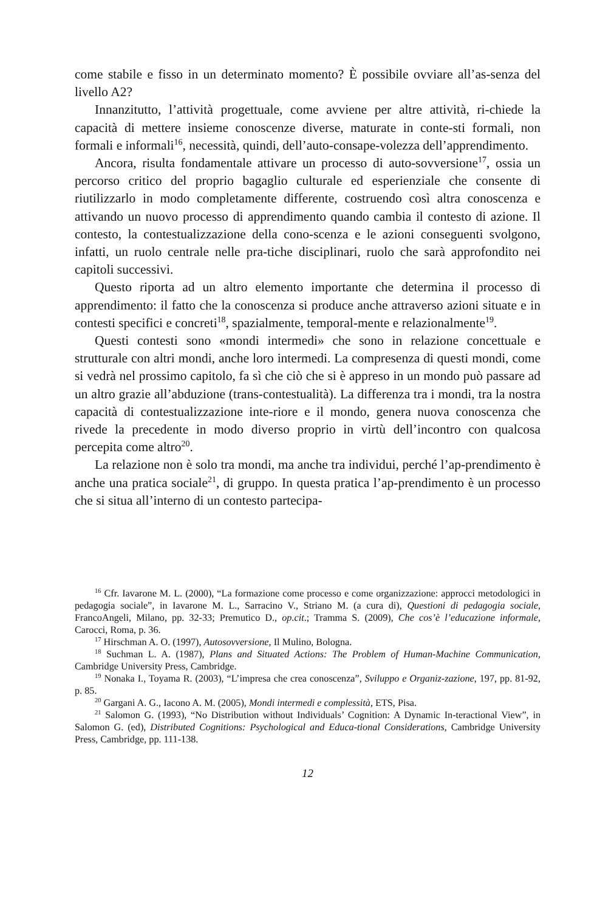come stabile e fisso in un determinato momento? È possibile ovviare all’as-senza del livello A2?
Innanzitutto, l’attività progettuale, come avviene per altre attività, ri-chiede la capacità di mettere insieme conoscenze diverse, maturate in conte-sti formali, non formali e informali<sup>16</sup>, necessità, quindi, dell’auto-consape-volezza dell’apprendimento.
Ancora, risulta fondamentale attivare un processo di auto-sovversione<sup>17</sup>, ossia un percorso critico del proprio bagaglio culturale ed esperienziale che consente di riutilizzarlo in modo completamente differente, costruendo così altra conoscenza e attivando un nuovo processo di apprendimento quando cambia il contesto di azione. Il contesto, la contestualizzazione della cono-scenza e le azioni conseguenti svolgono, infatti, un ruolo centrale nelle pra-tiche disciplinari, ruolo che sarà approfondito nei capitoli successivi.
Questo riporta ad un altro elemento importante che determina il processo di apprendimento: il fatto che la conoscenza si produce anche attraverso azioni situate e in contesti specifici e concreti<sup>18</sup>, spazialmente, temporal-mente e relazionalmente<sup>19</sup>.
Questi contesti sono «mondi intermedi» che sono in relazione concettuale e strutturale con altri mondi, anche loro intermedi. La compresenza di questi mondi, come si vedrà nel prossimo capitolo, fa sì che ciò che si è appreso in un mondo può passare ad un altro grazie all’abduzione (trans-contestualità). La differenza tra i mondi, tra la nostra capacità di contestualizzazione inte-riore e il mondo, genera nuova conoscenza che rivede la precedente in modo diverso proprio in virtù dell’incontro con qualcosa percepita come altro<sup>20</sup>.
La relazione non è solo tra mondi, ma anche tra individui, perché l’ap-prendimento è anche una pratica sociale<sup>21</sup>, di gruppo. In questa pratica l’ap-prendimento è un processo che si situa all’interno di un contesto partecipa-
<sup>16</sup> Cfr. Iavarone M. L. (2000), “La formazione come processo e come organizzazione: approcci metodologici in pedagogia sociale”, in Iavarone M. L., Sarracino V., Striano M. (a cura di), Questioni di pedagogia sociale, FrancoAngeli, Milano, pp. 32-33; Premutico D., op.cit.; Tramma S. (2009), Che cos’è l’educazione informale, Carocci, Roma, p. 36.
<sup>17</sup> Hirschman A. O. (1997), Autosovversione, Il Mulino, Bologna.
<sup>18</sup> Suchman L. A. (1987), Plans and Situated Actions: The Problem of Human-Machine Communication, Cambridge University Press, Cambridge.
<sup>19</sup> Nonaka I., Toyama R. (2003), “L’impresa che crea conoscenza”, Sviluppo e Organiz-zazione, 197, pp. 81-92, p. 85.
<sup>20</sup> Gargani A. G., Iacono A. M. (2005), Mondi intermedi e complessità, ETS, Pisa.
<sup>21</sup> Salomon G. (1993), “No Distribution without Individuals’ Cognition: A Dynamic In-teractional View”, in Salomon G. (ed), Distributed Cognitions: Psychological and Educa-tional Considerations, Cambridge University Press, Cambridge, pp. 111-138.
12